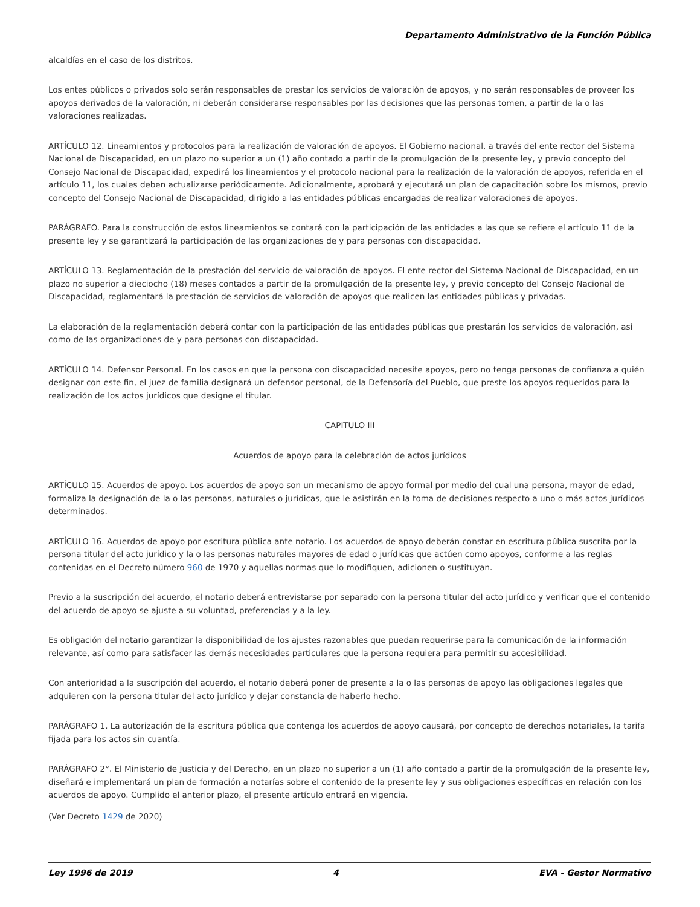Departamento Administrativo de la Función Pública
alcaldías en el caso de los distritos.
Los entes públicos o privados solo serán responsables de prestar los servicios de valoración de apoyos, y no serán responsables de proveer los apoyos derivados de la valoración, ni deberán considerarse responsables por las decisiones que las personas tomen, a partir de la o las valoraciones realizadas.
ARTÍCULO 12. Lineamientos y protocolos para la realización de valoración de apoyos. El Gobierno nacional, a través del ente rector del Sistema Nacional de Discapacidad, en un plazo no superior a un (1) año contado a partir de la promulgación de la presente ley, y previo concepto del Consejo Nacional de Discapacidad, expedirá los lineamientos y el protocolo nacional para la realización de la valoración de apoyos, referida en el artículo 11, los cuales deben actualizarse periódicamente. Adicionalmente, aprobará y ejecutará un plan de capacitación sobre los mismos, previo concepto del Consejo Nacional de Discapacidad, dirigido a las entidades públicas encargadas de realizar valoraciones de apoyos.
PARÁGRAFO. Para la construcción de estos lineamientos se contará con la participación de las entidades a las que se refiere el artículo 11 de la presente ley y se garantizará la participación de las organizaciones de y para personas con discapacidad.
ARTÍCULO 13. Reglamentación de la prestación del servicio de valoración de apoyos. El ente rector del Sistema Nacional de Discapacidad, en un plazo no superior a dieciocho (18) meses contados a partir de la promulgación de la presente ley, y previo concepto del Consejo Nacional de Discapacidad, reglamentará la prestación de servicios de valoración de apoyos que realicen las entidades públicas y privadas.
La elaboración de la reglamentación deberá contar con la participación de las entidades públicas que prestarán los servicios de valoración, así como de las organizaciones de y para personas con discapacidad.
ARTÍCULO 14. Defensor Personal. En los casos en que la persona con discapacidad necesite apoyos, pero no tenga personas de confianza a quién designar con este fin, el juez de familia designará un defensor personal, de la Defensoría del Pueblo, que preste los apoyos requeridos para la realización de los actos jurídicos que designe el titular.
CAPITULO III
Acuerdos de apoyo para la celebración de actos jurídicos
ARTÍCULO 15. Acuerdos de apoyo. Los acuerdos de apoyo son un mecanismo de apoyo formal por medio del cual una persona, mayor de edad, formaliza la designación de la o las personas, naturales o jurídicas, que le asistirán en la toma de decisiones respecto a uno o más actos jurídicos determinados.
ARTÍCULO 16. Acuerdos de apoyo por escritura pública ante notario. Los acuerdos de apoyo deberán constar en escritura pública suscrita por la persona titular del acto jurídico y la o las personas naturales mayores de edad o jurídicas que actúen como apoyos, conforme a las reglas contenidas en el Decreto número 960 de 1970 y aquellas normas que lo modifiquen, adicionen o sustituyan.
Previo a la suscripción del acuerdo, el notario deberá entrevistarse por separado con la persona titular del acto jurídico y verificar que el contenido del acuerdo de apoyo se ajuste a su voluntad, preferencias y a la ley.
Es obligación del notario garantizar la disponibilidad de los ajustes razonables que puedan requerirse para la comunicación de la información relevante, así como para satisfacer las demás necesidades particulares que la persona requiera para permitir su accesibilidad.
Con anterioridad a la suscripción del acuerdo, el notario deberá poner de presente a la o las personas de apoyo las obligaciones legales que adquieren con la persona titular del acto jurídico y dejar constancia de haberlo hecho.
PARÁGRAFO 1. La autorización de la escritura pública que contenga los acuerdos de apoyo causará, por concepto de derechos notariales, la tarifa fijada para los actos sin cuantía.
PARÁGRAFO 2°. El Ministerio de Justicia y del Derecho, en un plazo no superior a un (1) año contado a partir de la promulgación de la presente ley, diseñará e implementará un plan de formación a notarías sobre el contenido de la presente ley y sus obligaciones específicas en relación con los acuerdos de apoyo. Cumplido el anterior plazo, el presente artículo entrará en vigencia.
(Ver Decreto 1429 de 2020)
Ley 1996 de 2019 4 EVA - Gestor Normativo